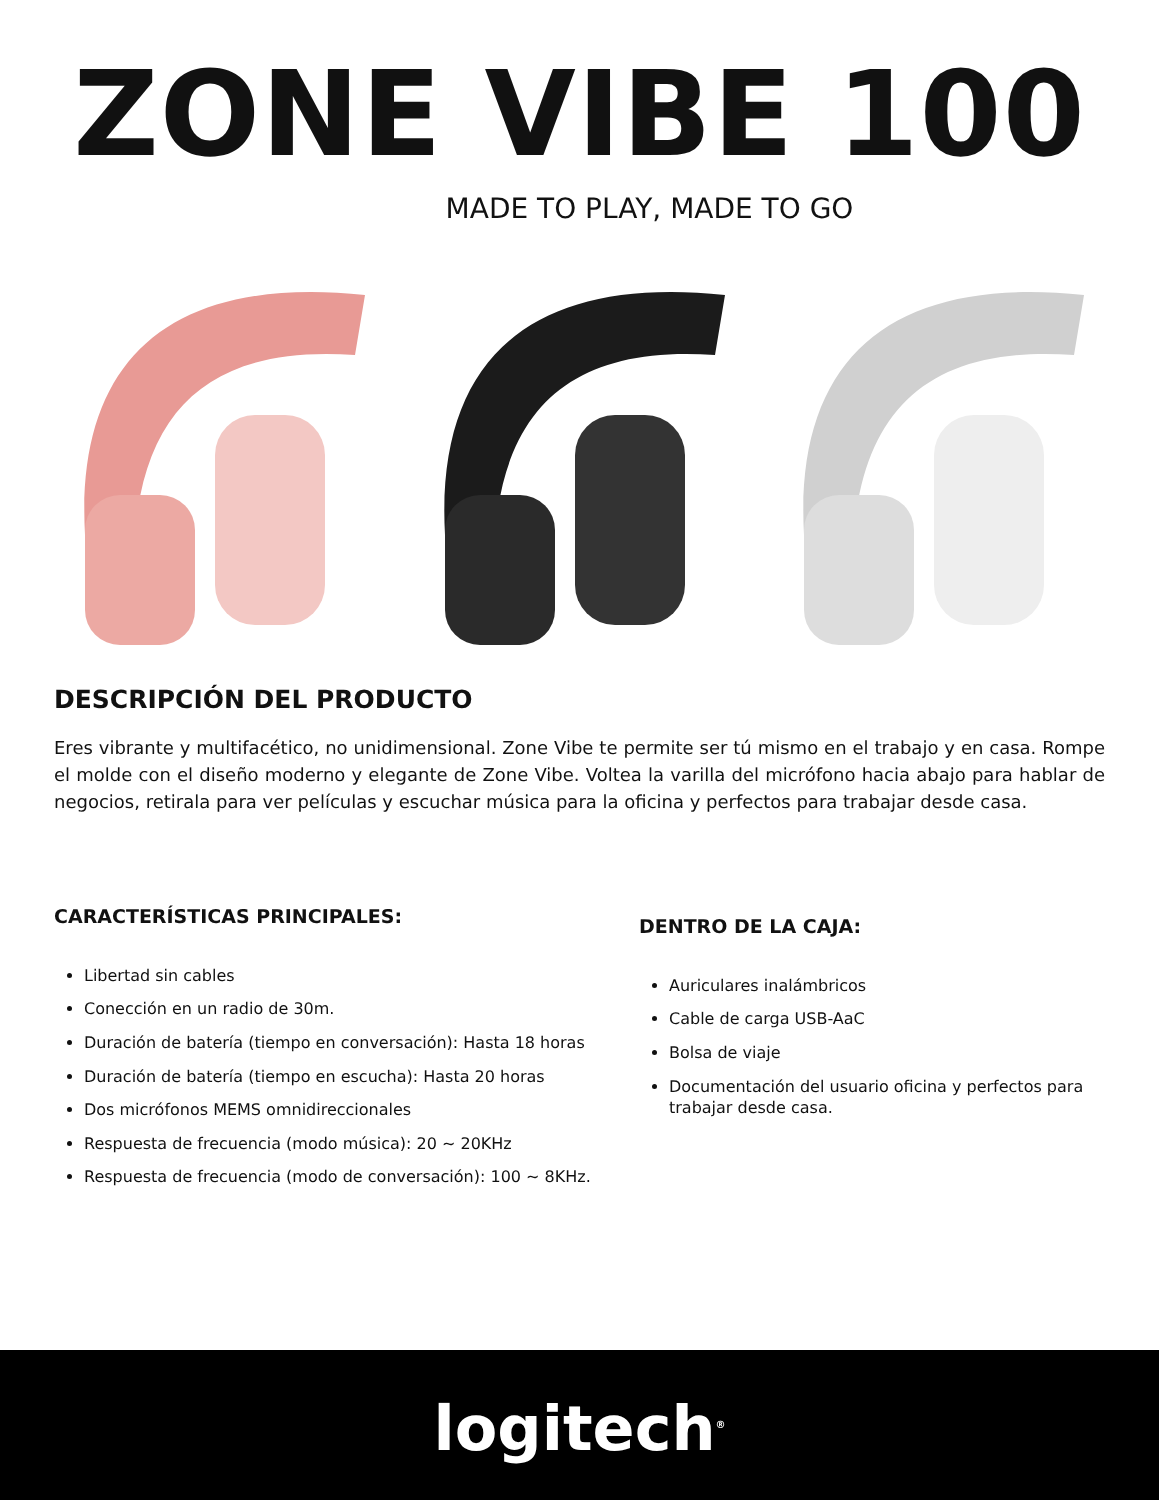ZONE VIBE 100
MADE TO PLAY, MADE TO GO
DESCRIPCIÓN DEL PRODUCTO
Eres vibrante y multifacético, no unidimensional. Zone Vibe te permite ser tú mismo en el trabajo y en casa. Rompe el molde con el diseño moderno y elegante de Zone Vibe. Voltea la varilla del micrófono hacia abajo para hablar de negocios, retirala para ver películas y escuchar música para la oficina y perfectos para trabajar desde casa.
CARACTERÍSTICAS PRINCIPALES:
Libertad sin cables
Conección en un radio de 30m.
Duración de batería (tiempo en conversación): Hasta 18 horas
Duración de batería (tiempo en escucha): Hasta 20 horas
Dos micrófonos MEMS omnidireccionales
Respuesta de frecuencia (modo música): 20 ~ 20KHz
Respuesta de frecuencia (modo de conversación): 100 ~ 8KHz.
DENTRO DE LA CAJA:
Auriculares inalámbricos
Cable de carga USB-AaC
Bolsa de viaje
Documentación del usuario oficina y perfectos para trabajar desde casa.
logitech<sup>®</sup>